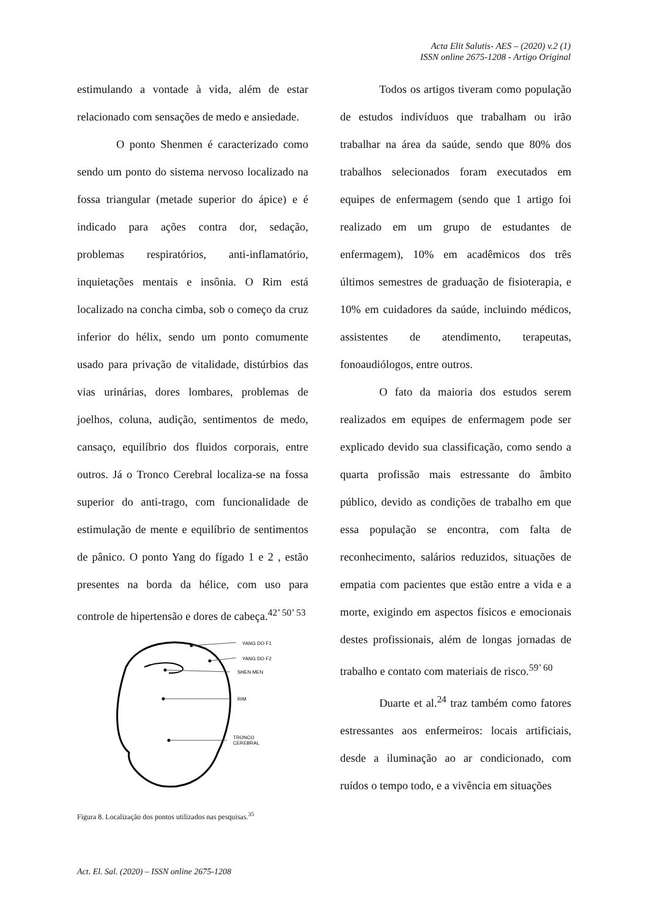Acta Elit Salutis- AES – (2020) v.2 (1)
ISSN online 2675-1208 - Artigo Original
estimulando a vontade à vida, além de estar relacionado com sensações de medo e ansiedade.
O ponto Shenmen é caracterizado como sendo um ponto do sistema nervoso localizado na fossa triangular (metade superior do ápice) e é indicado para ações contra dor, sedação, problemas respiratórios, anti-inflamatório, inquietações mentais e insônia. O Rim está localizado na concha cimba, sob o começo da cruz inferior do hélix, sendo um ponto comumente usado para privação de vitalidade, distúrbios das vias urinárias, dores lombares, problemas de joelhos, coluna, audição, sentimentos de medo, cansaço, equilíbrio dos fluidos corporais, entre outros. Já o Tronco Cerebral localiza-se na fossa superior do anti-trago, com funcionalidade de estimulação de mente e equilíbrio de sentimentos de pânico. O ponto Yang do fígado 1 e 2 , estão presentes na borda da hélice, com uso para controle de hipertensão e dores de cabeça.<sup>42’ 50’ 53</sup>
YANG DO F1
YANG DO F2
SHEN MEN
RIM
TRONCO
CEREBRAL
Figura 8. Localização dos pontos utilizados nas pesquisas.<sup>35</sup>
Todos os artigos tiveram como população de estudos indivíduos que trabalham ou irão trabalhar na área da saúde, sendo que 80% dos trabalhos selecionados foram executados em equipes de enfermagem (sendo que 1 artigo foi realizado em um grupo de estudantes de enfermagem), 10% em acadêmicos dos três últimos semestres de graduação de fisioterapia, e 10% em cuidadores da saúde, incluindo médicos, assistentes de atendimento, terapeutas, fonoaudiólogos, entre outros.
O fato da maioria dos estudos serem realizados em equipes de enfermagem pode ser explicado devido sua classificação, como sendo a quarta profissão mais estressante do âmbito público, devido as condições de trabalho em que essa população se encontra, com falta de reconhecimento, salários reduzidos, situações de empatia com pacientes que estão entre a vida e a morte, exigindo em aspectos físicos e emocionais destes profissionais, além de longas jornadas de trabalho e contato com materiais de risco.<sup>59’ 60</sup>
Duarte et al.<sup>24</sup> traz também como fatores estressantes aos enfermeiros: locais artificiais, desde a iluminação ao ar condicionado, com ruídos o tempo todo, e a vivência em situações
Act. El. Sal. (2020) – ISSN online 2675-1208